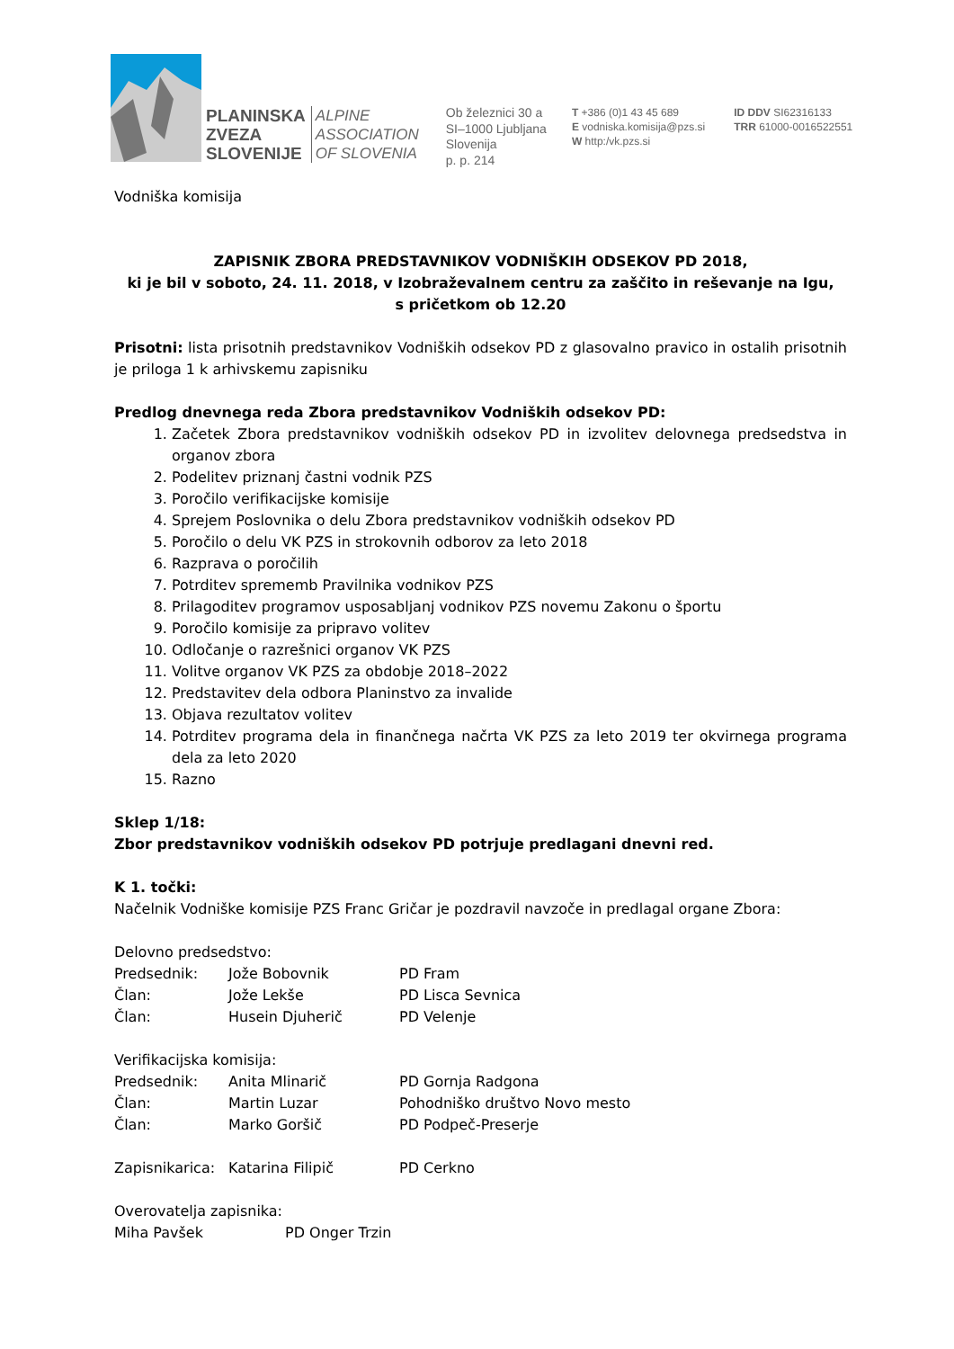PLANINSKA
ZVEZA
SLOVENIJE
ALPINE
ASSOCIATION
OF SLOVENIA
Ob železnici 30 a
SI–1000 Ljubljana
Slovenija
p. p. 214
T +386 (0)1 43 45 689
E vodniska.komisija@pzs.si
W http:/vk.pzs.si
ID DDV SI62316133
TRR 61000-0016522551
Vodniška komisija
ZAPISNIK ZBORA PREDSTAVNIKOV VODNIŠKIH ODSEKOV PD 2018,
ki je bil v soboto, 24. 11. 2018, v Izobraževalnem centru za zaščito in reševanje na Igu,
s pričetkom ob 12.20
Prisotni: lista prisotnih predstavnikov Vodniških odsekov PD z glasovalno pravico in ostalih prisotnih je priloga 1 k arhivskemu zapisniku
Predlog dnevnega reda Zbora predstavnikov Vodniških odsekov PD:
1. Začetek Zbora predstavnikov vodniških odsekov PD in izvolitev delovnega predsedstva in organov zbora
2. Podelitev priznanj častni vodnik PZS
3. Poročilo verifikacijske komisije
4. Sprejem Poslovnika o delu Zbora predstavnikov vodniških odsekov PD
5. Poročilo o delu VK PZS in strokovnih odborov za leto 2018
6. Razprava o poročilih
7. Potrditev sprememb Pravilnika vodnikov PZS
8. Prilagoditev programov usposabljanj vodnikov PZS novemu Zakonu o športu
9. Poročilo komisije za pripravo volitev
10. Odločanje o razrešnici organov VK PZS
11. Volitve organov VK PZS za obdobje 2018–2022
12. Predstavitev dela odbora Planinstvo za invalide
13. Objava rezultatov volitev
14. Potrditev programa dela in finančnega načrta VK PZS za leto 2019 ter okvirnega programa dela za leto 2020
15. Razno
Sklep 1/18:
Zbor predstavnikov vodniških odsekov PD potrjuje predlagani dnevni red.
K 1. točki:
Načelnik Vodniške komisije PZS Franc Gričar je pozdravil navzoče in predlagal organe Zbora:
Delovno predsedstvo:
Predsednik: Jože Bobovnik PD Fram
Član: Jože Lekše PD Lisca Sevnica
Član: Husein Djuherič PD Velenje
Verifikacijska komisija:
Predsednik: Anita Mlinarič PD Gornja Radgona
Član: Martin Luzar Pohodniško društvo Novo mesto
Član: Marko Goršič PD Podpeč-Preserje
Zapisnikarica: Katarina Filipič PD Cerkno
Overovatelja zapisnika:
Miha Pavšek PD Onger Trzin